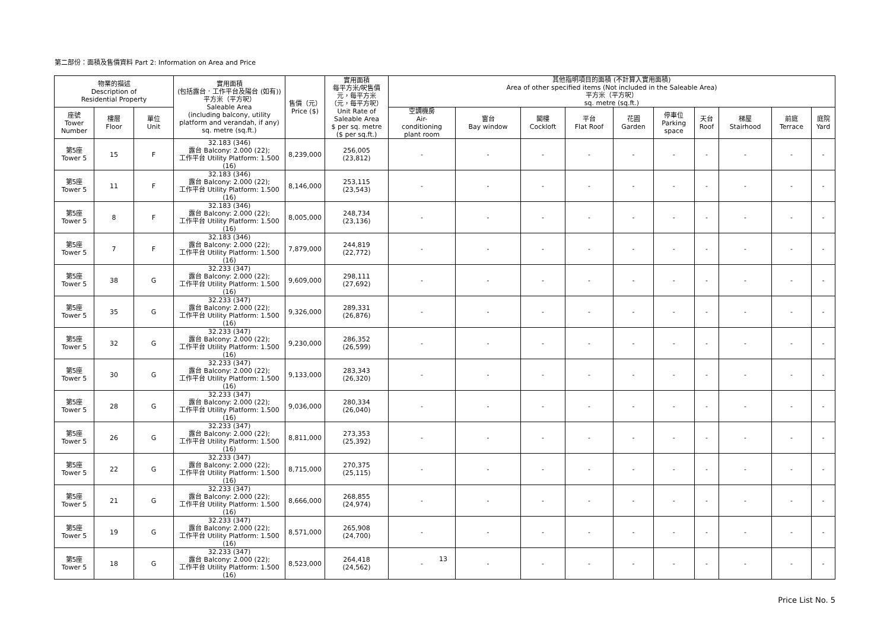第二部份：面積及售價資料 Part 2: Information on Area and Price
| 物業的描述 Description of Residential Property | | | 實用面積 (包括露台．工作平台及陽台 (如有)) 平方米（平方呎） Saleable Area (including balcony, utility platform and verandah, if any) sq. metre (sq.ft.) | 售價（元） Price ($) | 實用面積 每平方米/呎售價 元，每平方米 （元，每平方呎） Unit Rate of Saleable Area $ per sq. metre ($ per sq.ft.) | 其他指明項目的面積 (不計算入實用面積) Area of other specified items (Not included in the Saleable Area) 平方米（平方呎） sq. metre (sq.ft.) | | | | | | | | | |
| --- | --- | --- | --- | --- | --- | --- | --- | --- | --- | --- | --- | --- | --- | --- | --- |
| 座號 Tower Number | 樓層 Floor | 單位 Unit | | | | 空調機房 Air- conditioning plant room | 窗台 Bay window | 閣樓 Cockloft | 平台 Flat Roof | 花園 Garden | 停車位 Parking space | 天台 Roof | 梯屋 Stairhood | 前庭 Terrace | 庭院 Yard |
| 第5座 Tower 5 | 15 | F | 32.183 (346) 露台 Balcony: 2.000 (22); 工作平台 Utility Platform: 1.500 (16) | 8,239,000 | 256,005 (23,812) | - | - | - | - | - | - | - | - | - | - |
| 第5座 Tower 5 | 11 | F | 32.183 (346) 露台 Balcony: 2.000 (22); 工作平台 Utility Platform: 1.500 (16) | 8,146,000 | 253,115 (23,543) | - | - | - | - | - | - | - | - | - | - |
| 第5座 Tower 5 | 8 | F | 32.183 (346) 露台 Balcony: 2.000 (22); 工作平台 Utility Platform: 1.500 (16) | 8,005,000 | 248,734 (23,136) | - | - | - | - | - | - | - | - | - | - |
| 第5座 Tower 5 | 7 | F | 32.183 (346) 露台 Balcony: 2.000 (22); 工作平台 Utility Platform: 1.500 (16) | 7,879,000 | 244,819 (22,772) | - | - | - | - | - | - | - | - | - | - |
| 第5座 Tower 5 | 38 | G | 32.233 (347) 露台 Balcony: 2.000 (22); 工作平台 Utility Platform: 1.500 (16) | 9,609,000 | 298,111 (27,692) | - | - | - | - | - | - | - | - | - | - |
| 第5座 Tower 5 | 35 | G | 32.233 (347) 露台 Balcony: 2.000 (22); 工作平台 Utility Platform: 1.500 (16) | 9,326,000 | 289,331 (26,876) | - | - | - | - | - | - | - | - | - | - |
| 第5座 Tower 5 | 32 | G | 32.233 (347) 露台 Balcony: 2.000 (22); 工作平台 Utility Platform: 1.500 (16) | 9,230,000 | 286,352 (26,599) | - | - | - | - | - | - | - | - | - | - |
| 第5座 Tower 5 | 30 | G | 32.233 (347) 露台 Balcony: 2.000 (22); 工作平台 Utility Platform: 1.500 (16) | 9,133,000 | 283,343 (26,320) | - | - | - | - | - | - | - | - | - | - |
| 第5座 Tower 5 | 28 | G | 32.233 (347) 露台 Balcony: 2.000 (22); 工作平台 Utility Platform: 1.500 (16) | 9,036,000 | 280,334 (26,040) | - | - | - | - | - | - | - | - | - | - |
| 第5座 Tower 5 | 26 | G | 32.233 (347) 露台 Balcony: 2.000 (22); 工作平台 Utility Platform: 1.500 (16) | 8,811,000 | 273,353 (25,392) | - | - | - | - | - | - | - | - | - | - |
| 第5座 Tower 5 | 22 | G | 32.233 (347) 露台 Balcony: 2.000 (22); 工作平台 Utility Platform: 1.500 (16) | 8,715,000 | 270,375 (25,115) | - | - | - | - | - | - | - | - | - | - |
| 第5座 Tower 5 | 21 | G | 32.233 (347) 露台 Balcony: 2.000 (22); 工作平台 Utility Platform: 1.500 (16) | 8,666,000 | 268,855 (24,974) | - | - | - | - | - | - | - | - | - | - |
| 第5座 Tower 5 | 19 | G | 32.233 (347) 露台 Balcony: 2.000 (22); 工作平台 Utility Platform: 1.500 (16) | 8,571,000 | 265,908 (24,700) | - | - | - | - | - | - | - | - | - | - |
| 第5座 Tower 5 | 18 | G | 32.233 (347) 露台 Balcony: 2.000 (22); 工作平台 Utility Platform: 1.500 (16) | 8,523,000 | 264,418 (24,562) | - | - | - | - | - | - | - | - | - | - |
13
Price List No. 5